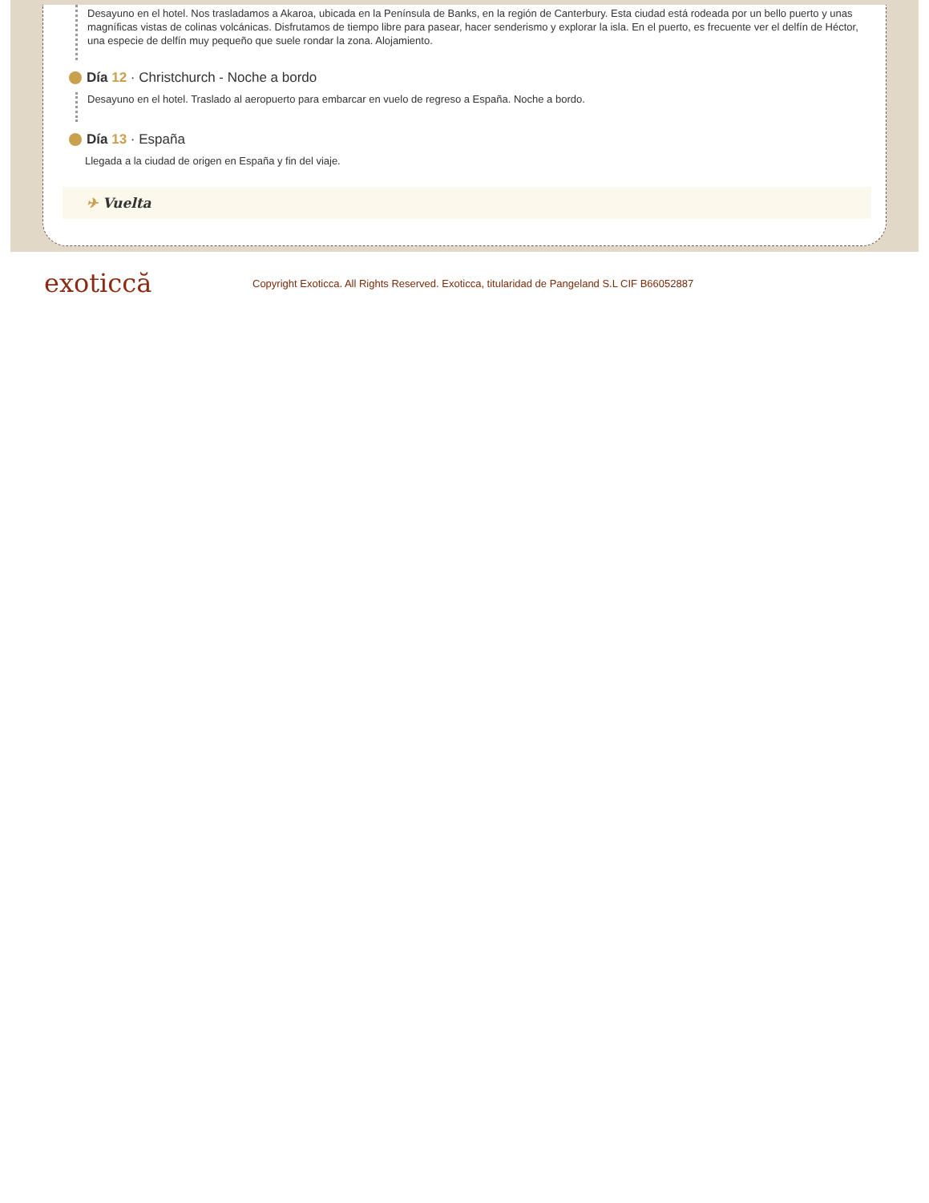Desayuno en el hotel. Nos trasladamos a Akaroa, ubicada en la Península de Banks, en la región de Canterbury. Esta ciudad está rodeada por un bello puerto y unas magníficas vistas de colinas volcánicas. Disfrutamos de tiempo libre para pasear, hacer senderismo y explorar la isla. En el puerto, es frecuente ver el delfín de Héctor, una especie de delfín muy pequeño que suele rondar la zona. Alojamiento.
Día 12 · Christchurch - Noche a bordo
Desayuno en el hotel. Traslado al aeropuerto para embarcar en vuelo de regreso a España. Noche a bordo.
Día 13 · España
Llegada a la ciudad de origen en España y fin del viaje.
✈ Vuelta
exoticcă
Copyright Exoticca. All Rights Reserved. Exoticca, titularidad de Pangeland S.L CIF B66052887